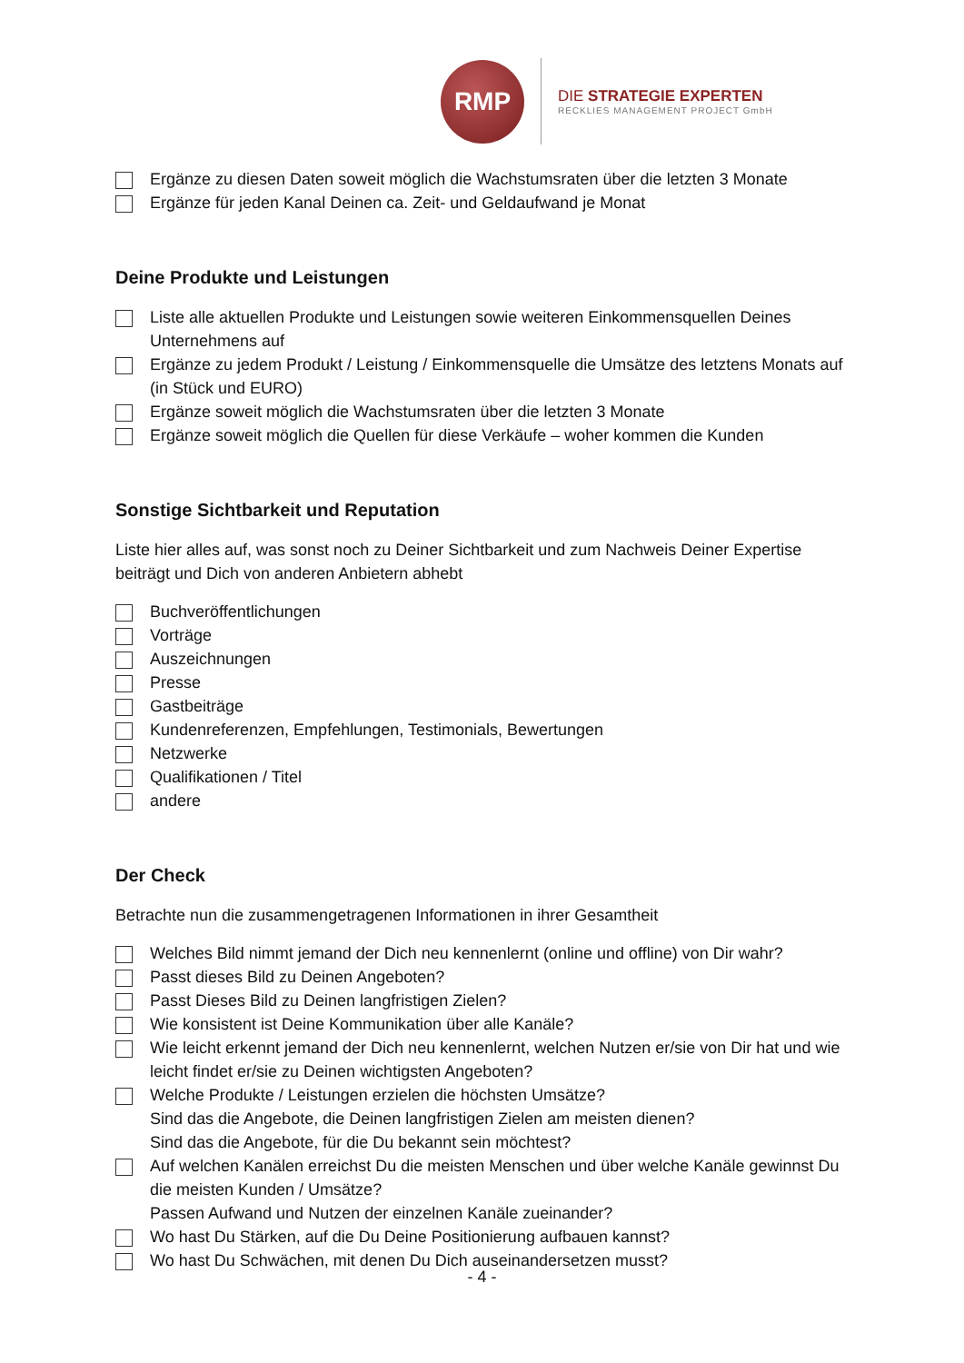RMP
DIE STRATEGIE EXPERTEN
RECKLIES MANAGEMENT PROJECT GmbH
Ergänze zu diesen Daten soweit möglich die Wachstumsraten über die letzten 3 Monate
Ergänze für jeden Kanal Deinen ca. Zeit- und Geldaufwand je Monat
Deine Produkte und Leistungen
Liste alle aktuellen Produkte und Leistungen sowie weiteren Einkommensquellen Deines Unternehmens auf
Ergänze zu jedem Produkt / Leistung / Einkommensquelle die Umsätze des letztens Monats auf (in Stück und EURO)
Ergänze soweit möglich die Wachstumsraten über die letzten 3 Monate
Ergänze soweit möglich die Quellen für diese Verkäufe – woher kommen die Kunden
Sonstige Sichtbarkeit und Reputation
Liste hier alles auf, was sonst noch zu Deiner Sichtbarkeit und zum Nachweis Deiner Expertise beiträgt und Dich von anderen Anbietern abhebt
Buchveröffentlichungen
Vorträge
Auszeichnungen
Presse
Gastbeiträge
Kundenreferenzen, Empfehlungen, Testimonials, Bewertungen
Netzwerke
Qualifikationen / Titel
andere
Der Check
Betrachte nun die zusammengetragenen Informationen in ihrer Gesamtheit
Welches Bild nimmt jemand der Dich neu kennenlernt (online und offline) von Dir wahr?
Passt dieses Bild zu Deinen Angeboten?
Passt Dieses Bild zu Deinen langfristigen Zielen?
Wie konsistent ist Deine Kommunikation über alle Kanäle?
Wie leicht erkennt jemand der Dich neu kennenlernt, welchen Nutzen er/sie von Dir hat und wie leicht findet er/sie zu Deinen wichtigsten Angeboten?
Welche Produkte / Leistungen erzielen die höchsten Umsätze?
Sind das die Angebote, die Deinen langfristigen Zielen am meisten dienen?
Sind das die Angebote, für die Du bekannt sein möchtest?
Auf welchen Kanälen erreichst Du die meisten Menschen und über welche Kanäle gewinnst Du die meisten Kunden / Umsätze?
Passen Aufwand und Nutzen der einzelnen Kanäle zueinander?
Wo hast Du Stärken, auf die Du Deine Positionierung aufbauen kannst?
Wo hast Du Schwächen, mit denen Du Dich auseinandersetzen musst?
- 4 -